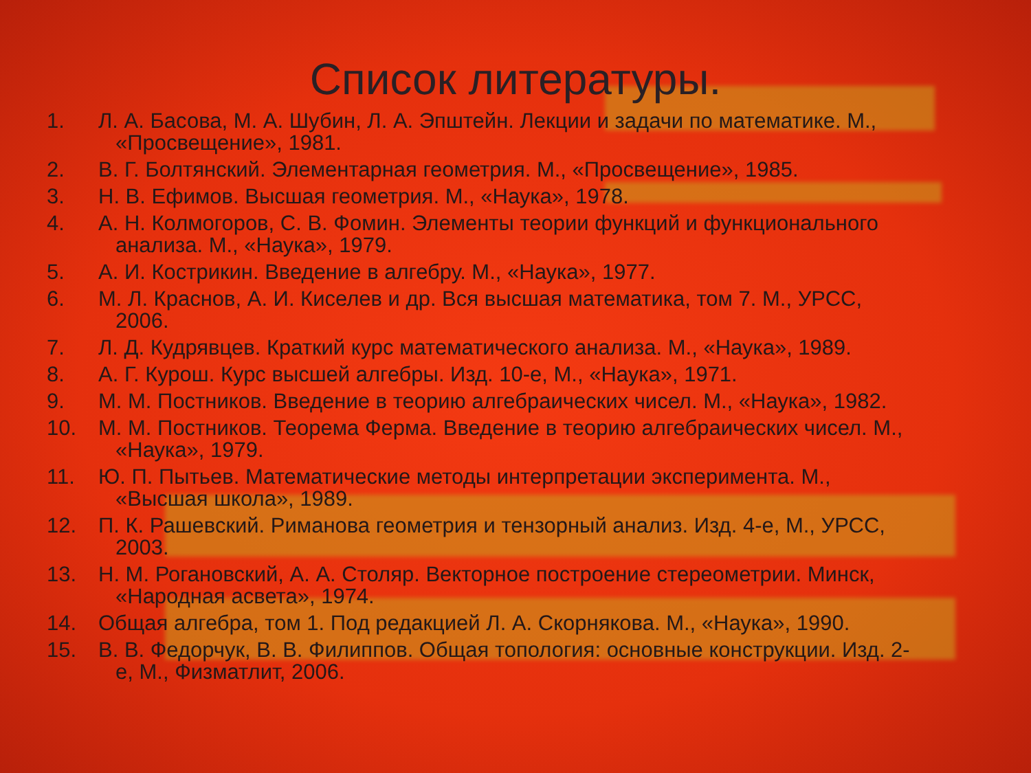Список литературы.
1. Л. А. Басова, М. А. Шубин, Л. А. Эпштейн. Лекции и задачи по математике. М.,
«Просвещение», 1981.
2. В. Г. Болтянский. Элементарная геометрия. М., «Просвещение», 1985.
3. Н. В. Ефимов. Высшая геометрия. М., «Наука», 1978.
4. А. Н. Колмогоров, С. В. Фомин. Элементы теории функций и функционального
анализа. М., «Наука», 1979.
5. А. И. Кострикин. Введение в алгебру. М., «Наука», 1977.
6. М. Л. Краснов, А. И. Киселев и др. Вся высшая математика, том 7. М., УРСС,
2006.
7. Л. Д. Кудрявцев. Краткий курс математического анализа. М., «Наука», 1989.
8. А. Г. Курош. Курс высшей алгебры. Изд. 10-е, М., «Наука», 1971.
9. М. М. Постников. Введение в теорию алгебраических чисел. М., «Наука», 1982.
10. М. М. Постников. Теорема Ферма. Введение в теорию алгебраических чисел. М.,
«Наука», 1979.
11. Ю. П. Пытьев. Математические методы интерпретации эксперимента. М.,
«Высшая школа», 1989.
12. П. К. Рашевский. Риманова геометрия и тензорный анализ. Изд. 4-е, М., УРСС,
2003.
13. Н. М. Рогановский, А. А. Столяр. Векторное построение стереометрии. Минск,
«Народная асвета», 1974.
14. Общая алгебра, том 1. Под редакцией Л. А. Скорнякова. М., «Наука», 1990.
15. В. В. Федорчук, В. В. Филиппов. Общая топология: основные конструкции. Изд. 2-
е, М., Физматлит, 2006.